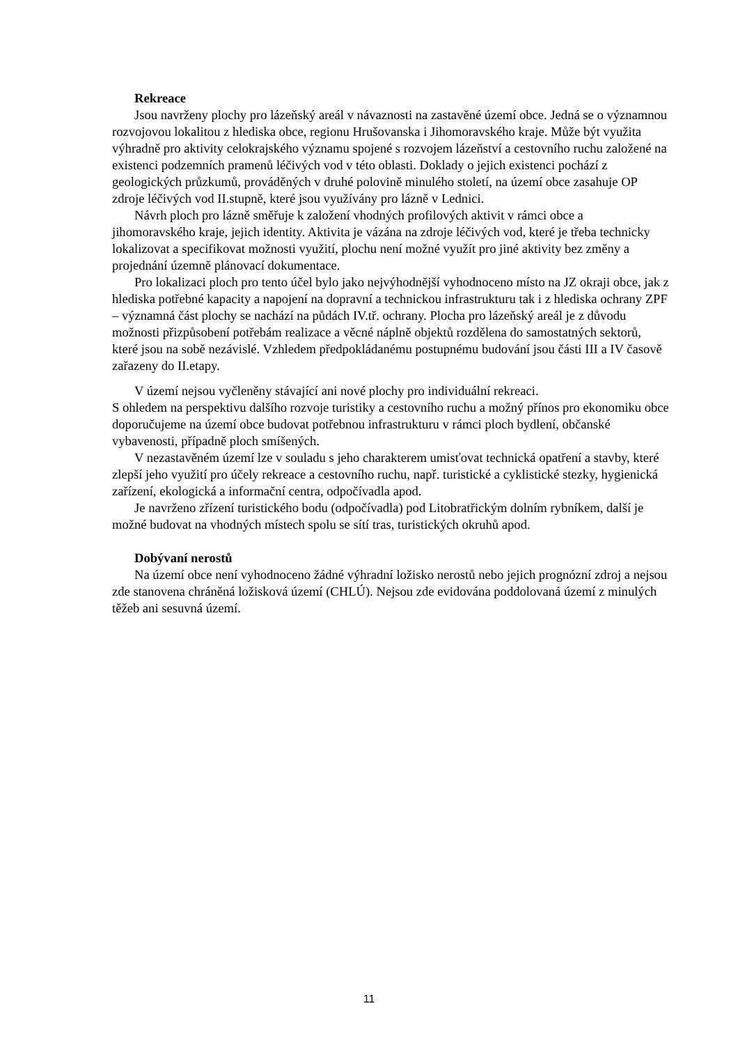Rekreace
Jsou navrženy plochy pro lázeňský areál v návaznosti na zastavěné území obce. Jedná se o významnou rozvojovou lokalitou z hlediska obce, regionu Hrušovanska i Jihomoravského kraje. Může být využita výhradně pro aktivity celokrajského významu spojené s rozvojem lázeňství a cestovního ruchu založené na existenci podzemních pramenů léčivých vod v této oblasti. Doklady o jejich existenci pochází z geologických průzkumů, prováděných v druhé polovině minulého století, na území obce zasahuje OP zdroje léčivých vod II.stupně, které jsou využívány pro lázně v Lednici.
Návrh ploch pro lázně směřuje k založení vhodných profilových aktivit v rámci obce a jihomoravského kraje, jejich identity. Aktivita je vázána na zdroje léčivých vod, které je třeba technicky lokalizovat a specifikovat možnosti využití, plochu není možné využít pro jiné aktivity bez změny a projednání územně plánovací dokumentace.
Pro lokalizaci ploch pro tento účel bylo jako nejvýhodnější vyhodnoceno místo na JZ okraji obce, jak z hlediska potřebné kapacity a napojení na dopravní a technickou infrastrukturu tak i z hlediska ochrany ZPF – významná část plochy se nachází na půdách IV.tř. ochrany. Plocha pro lázeňský areál je z důvodu možnosti přizpůsobení potřebám realizace a věcné náplně objektů rozdělena do samostatných sektorů, které jsou na sobě nezávislé. Vzhledem předpokládanému postupnému budování jsou části III a IV časově zařazeny do II.etapy.
V území nejsou vyčleněny stávající ani nové plochy pro individuální rekreaci.
S ohledem na perspektivu dalšího rozvoje turistiky a cestovního ruchu a možný přínos pro ekonomiku obce doporučujeme na území obce budovat potřebnou infrastrukturu v rámci ploch bydlení, občanské vybavenosti, případně ploch smíšených.
V nezastavěném území lze v souladu s jeho charakterem umisťovat technická opatření a stavby, které zlepší jeho využití pro účely rekreace a cestovního ruchu, např. turistické a cyklistické stezky, hygienická zařízení, ekologická a informační centra, odpočívadla apod.
Je navrženo zřízení turistického bodu (odpočívadla) pod Litobratřickým dolním rybníkem, další je možné budovat na vhodných místech spolu se sítí tras, turistických okruhů apod.
Dobývaní nerostů
Na území obce není vyhodnoceno žádné výhradní ložisko nerostů nebo jejich prognózní zdroj a nejsou zde stanovena chráněná ložisková území (CHLÚ). Nejsou zde evidována poddolovaná území z minulých těžeb ani sesuvná území.
11